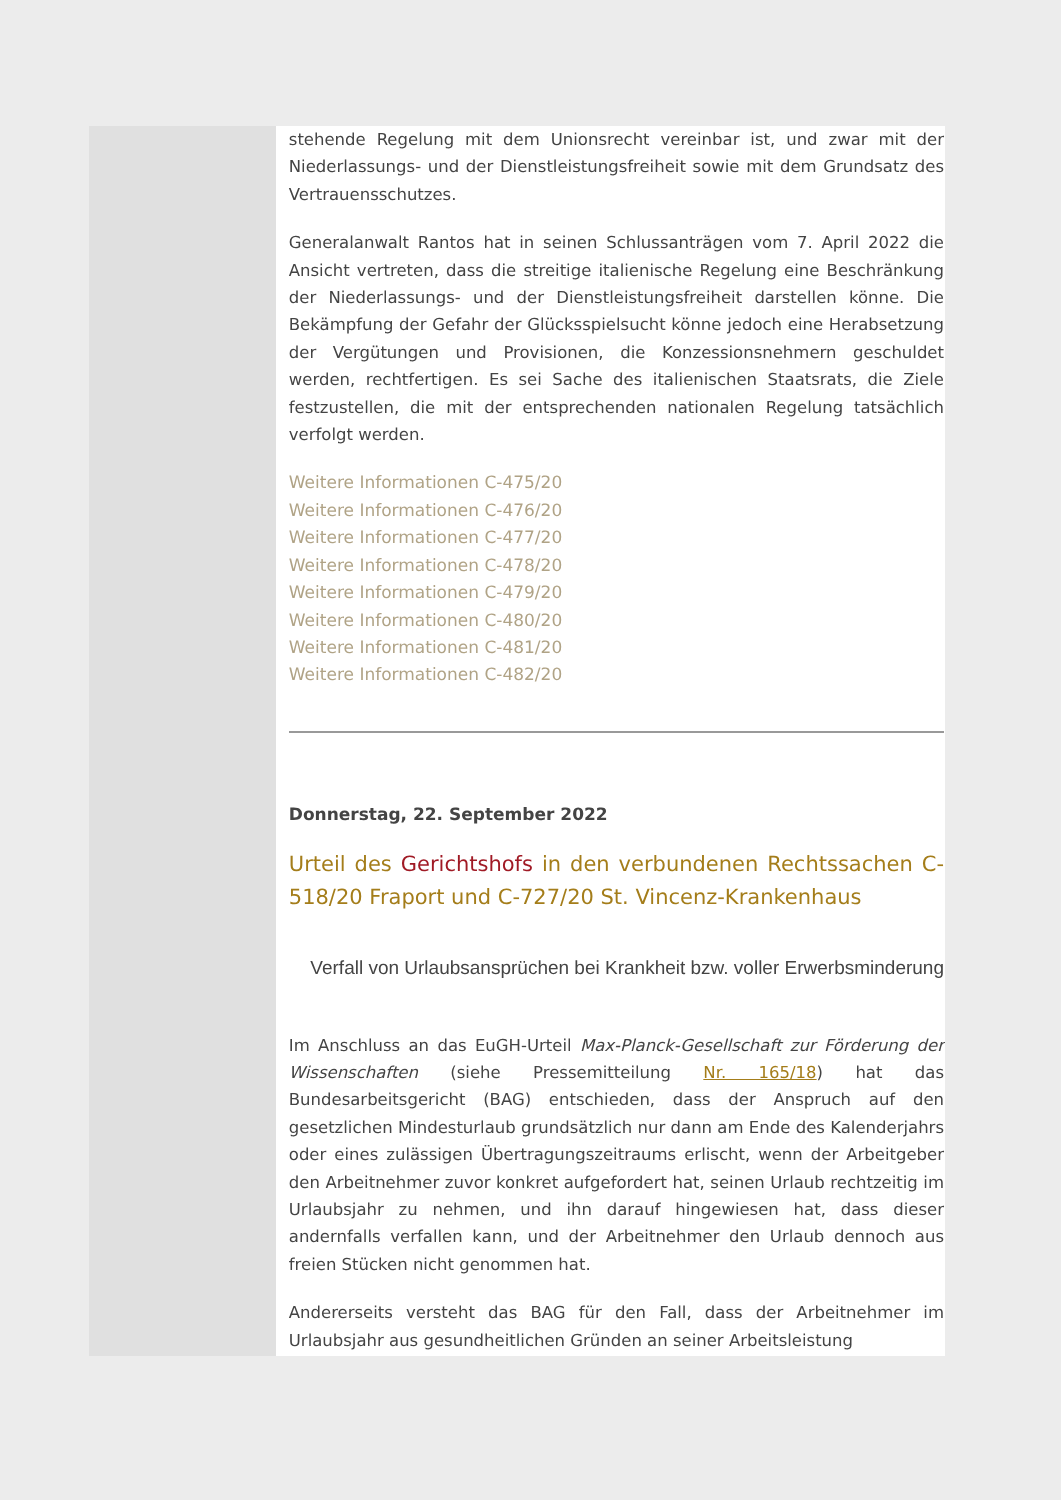stehende Regelung mit dem Unionsrecht vereinbar ist, und zwar mit der Niederlassungs- und der Dienstleistungsfreiheit sowie mit dem Grundsatz des Vertrauensschutzes.
Generalanwalt Rantos hat in seinen Schlussanträgen vom 7. April 2022 die Ansicht vertreten, dass die streitige italienische Regelung eine Beschränkung der Niederlassungs- und der Dienstleistungsfreiheit darstellen könne. Die Bekämpfung der Gefahr der Glücksspielsucht könne jedoch eine Herabsetzung der Vergütungen und Provisionen, die Konzessionsnehmern geschuldet werden, rechtfertigen. Es sei Sache des italienischen Staatsrats, die Ziele festzustellen, die mit der entsprechenden nationalen Regelung tatsächlich verfolgt werden.
Weitere Informationen C-475/20
Weitere Informationen C-476/20
Weitere Informationen C-477/20
Weitere Informationen C-478/20
Weitere Informationen C-479/20
Weitere Informationen C-480/20
Weitere Informationen C-481/20
Weitere Informationen C-482/20
Donnerstag, 22. September 2022
Urteil des Gerichtshofs in den verbundenen Rechtssachen C-518/20 Fraport und C-727/20 St. Vincenz-Krankenhaus
Verfall von Urlaubsansprüchen bei Krankheit bzw. voller Erwerbsminderung
Im Anschluss an das EuGH-Urteil Max-Planck-Gesellschaft zur Förderung der Wissenschaften (siehe Pressemitteilung Nr. 165/18) hat das Bundesarbeitsgericht (BAG) entschieden, dass der Anspruch auf den gesetzlichen Mindesturlaub grundsätzlich nur dann am Ende des Kalenderjahrs oder eines zulässigen Übertragungszeitraums erlischt, wenn der Arbeitgeber den Arbeitnehmer zuvor konkret aufgefordert hat, seinen Urlaub rechtzeitig im Urlaubsjahr zu nehmen, und ihn darauf hingewiesen hat, dass dieser andernfalls verfallen kann, und der Arbeitnehmer den Urlaub dennoch aus freien Stücken nicht genommen hat.
Andererseits versteht das BAG für den Fall, dass der Arbeitnehmer im Urlaubsjahr aus gesundheitlichen Gründen an seiner Arbeitsleistung